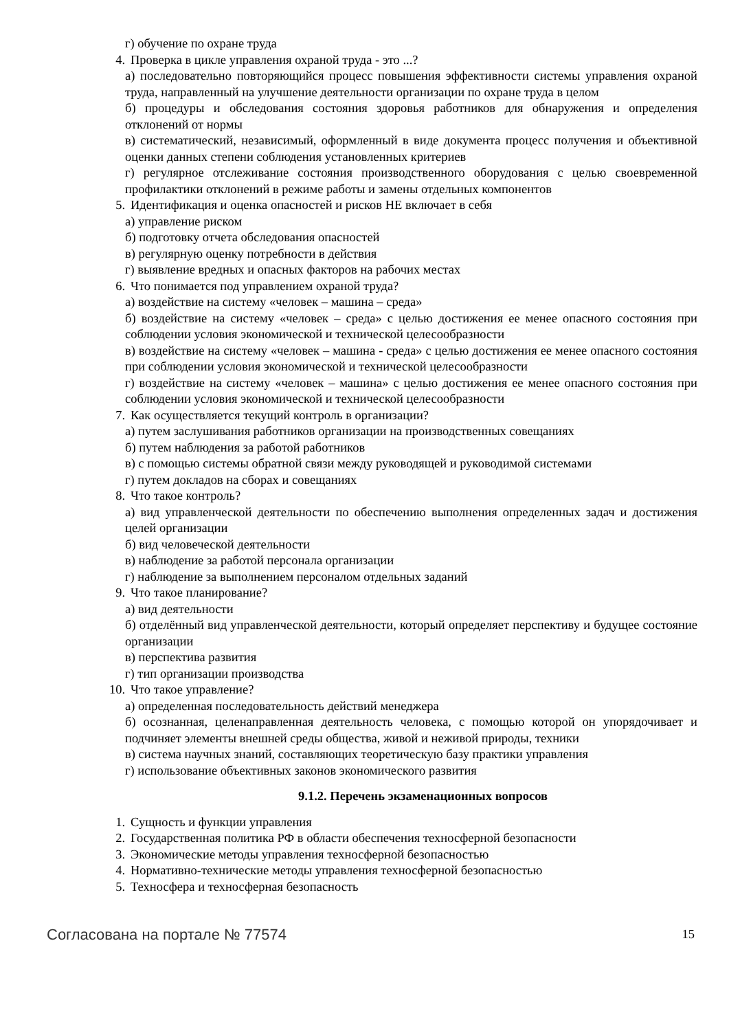г) обучение по охране труда
4. Проверка в цикле управления охраной труда - это ...?
а) последовательно повторяющийся процесс повышения эффективности системы управления охраной труда, направленный на улучшение деятельности организации по охране труда в целом
б) процедуры и обследования состояния здоровья работников для обнаружения и определения отклонений от нормы
в) систематический, независимый, оформленный в виде документа процесс получения и объективной оценки данных степени соблюдения установленных критериев
г) регулярное отслеживание состояния производственного оборудования с целью своевременной профилактики отклонений в режиме работы и замены отдельных компонентов
5. Идентификация и оценка опасностей и рисков НЕ включает в себя
а) управление риском
б) подготовку отчета обследования опасностей
в) регулярную оценку потребности в действия
г) выявление вредных и опасных факторов на рабочих местах
6. Что понимается под управлением охраной труда?
а) воздействие на систему «человек – машина – среда»
б) воздействие на систему «человек – среда» с целью достижения ее менее опасного состояния при соблюдении условия экономической и технической целесообразности
в) воздействие на систему «человек – машина - среда» с целью достижения ее менее опасного состояния при соблюдении условия экономической и технической целесообразности
г) воздействие на систему «человек – машина» с целью достижения ее менее опасного состояния при соблюдении условия экономической и технической целесообразности
7. Как осуществляется текущий контроль в организации?
а) путем заслушивания работников организации на производственных совещаниях
б) путем наблюдения за работой работников
в) с помощью системы обратной связи между руководящей и руководимой системами
г) путем докладов на сборах и совещаниях
8. Что такое контроль?
а) вид управленческой деятельности по обеспечению выполнения определенных задач и достижения целей организации
б) вид человеческой деятельности
в) наблюдение за работой персонала организации
г) наблюдение за выполнением персоналом отдельных заданий
9. Что такое планирование?
а) вид деятельности
б) отделённый вид управленческой деятельности, который определяет перспективу и будущее состояние организации
в) перспектива развития
г) тип организации производства
10. Что такое управление?
а) определенная последовательность действий менеджера
б) осознанная, целенаправленная деятельность человека, с помощью которой он упорядочивает и подчиняет элементы внешней среды общества, живой и неживой природы, техники
в) система научных знаний, составляющих теоретическую базу практики управления
г) использование объективных законов экономического развития
9.1.2. Перечень экзаменационных вопросов
1. Сущность и функции управления
2. Государственная политика РФ в области обеспечения техносферной безопасности
3. Экономические методы управления техносферной безопасностью
4. Нормативно-технические методы управления техносферной безопасностью
5. Техносфера и техносферная безопасность
Согласована на портале № 77574 15